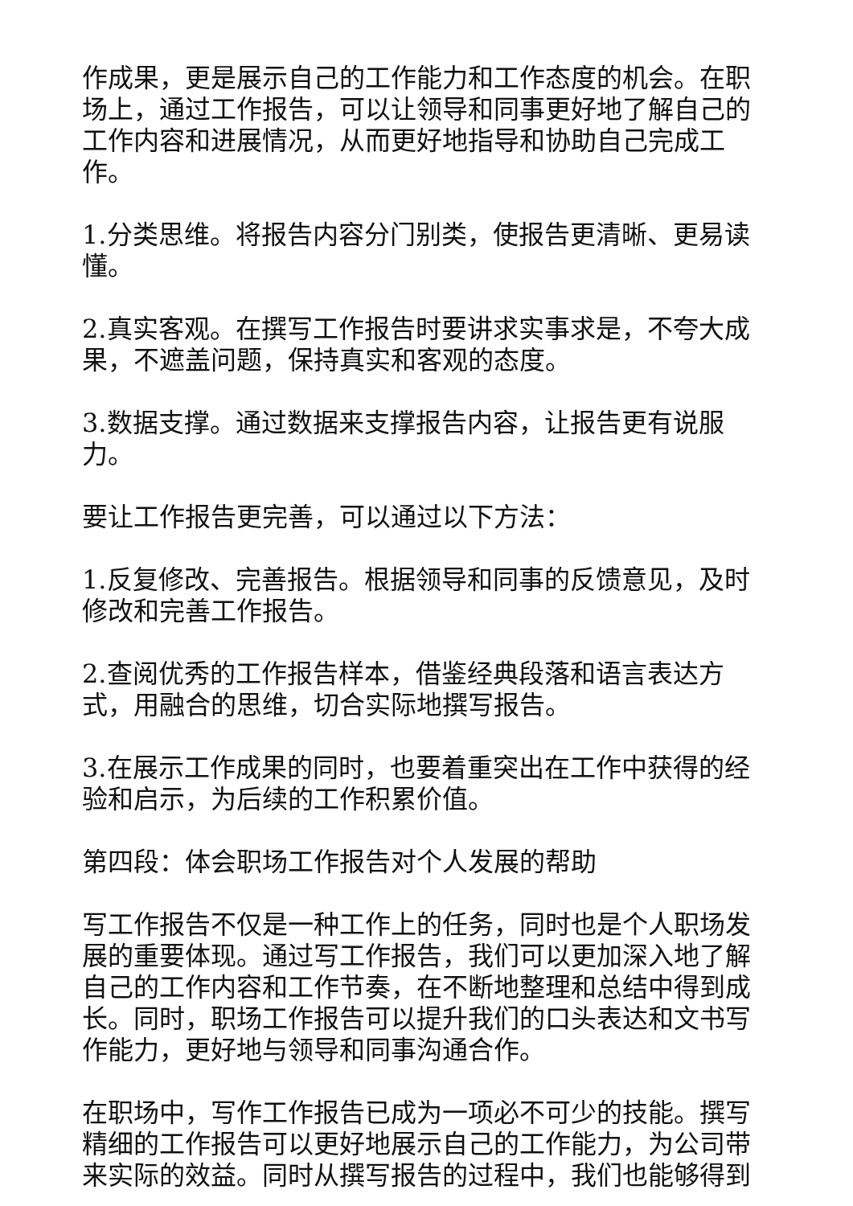作成果，更是展示自己的工作能力和工作态度的机会。在职场上，通过工作报告，可以让领导和同事更好地了解自己的工作内容和进展情况，从而更好地指导和协助自己完成工作。
1.分类思维。将报告内容分门别类，使报告更清晰、更易读懂。
2.真实客观。在撰写工作报告时要讲求实事求是，不夸大成果，不遮盖问题，保持真实和客观的态度。
3.数据支撑。通过数据来支撑报告内容，让报告更有说服力。
要让工作报告更完善，可以通过以下方法：
1.反复修改、完善报告。根据领导和同事的反馈意见，及时修改和完善工作报告。
2.查阅优秀的工作报告样本，借鉴经典段落和语言表达方式，用融合的思维，切合实际地撰写报告。
3.在展示工作成果的同时，也要着重突出在工作中获得的经验和启示，为后续的工作积累价值。
第四段：体会职场工作报告对个人发展的帮助
写工作报告不仅是一种工作上的任务，同时也是个人职场发展的重要体现。通过写工作报告，我们可以更加深入地了解自己的工作内容和工作节奏，在不断地整理和总结中得到成长。同时，职场工作报告可以提升我们的口头表达和文书写作能力，更好地与领导和同事沟通合作。
在职场中，写作工作报告已成为一项必不可少的技能。撰写精细的工作报告可以更好地展示自己的工作能力，为公司带来实际的效益。同时从撰写报告的过程中，我们也能够得到